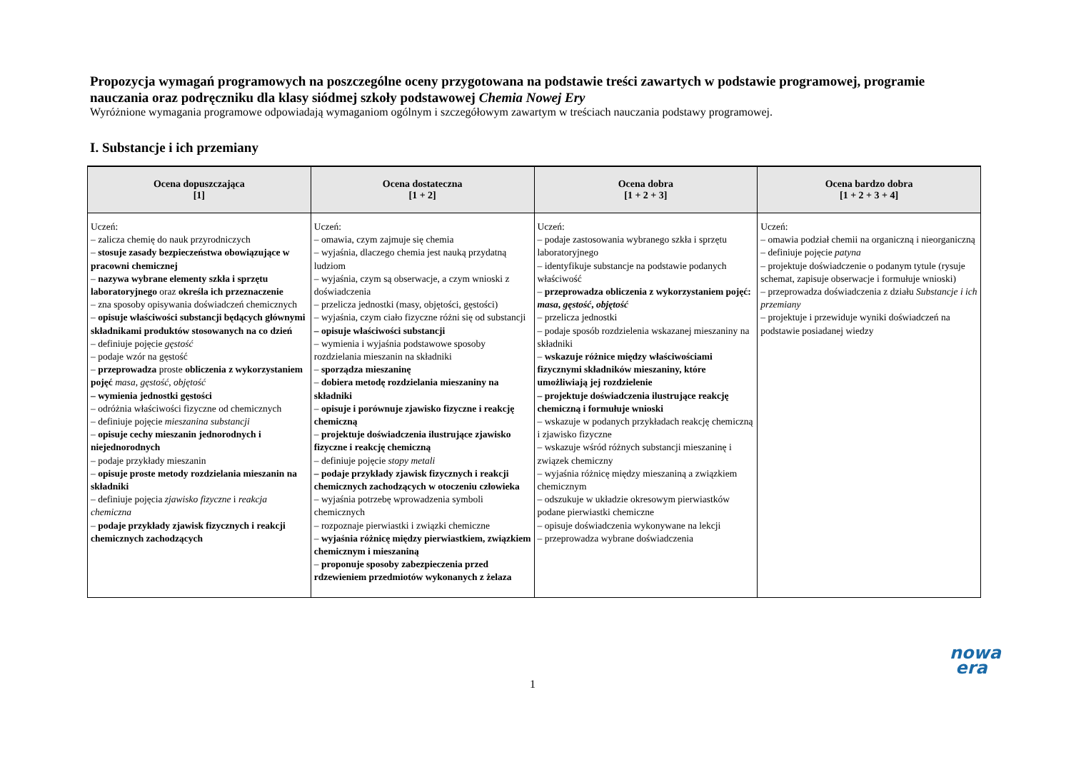Propozycja wymagań programowych na poszczególne oceny przygotowana na podstawie treści zawartych w podstawie programowej, programie nauczania oraz podręczniku dla klasy siódmej szkoły podstawowej Chemia Nowej Ery
Wyróżnione wymagania programowe odpowiadają wymaganiom ogólnym i szczegółowym zawartym w treściach nauczania podstawy programowej.
I. Substancje i ich przemiany
| Ocena dopuszczająca [1] | Ocena dostateczna [1 + 2] | Ocena dobra [1 + 2 + 3] | Ocena bardzo dobra [1 + 2 + 3 + 4] |
| --- | --- | --- | --- |
| Uczeń: – zalicza chemię do nauk przyrodniczych – stosuje zasady bezpieczeństwa obowiązujące w pracowni chemicznej – nazywa wybrane elementy szkła i sprzętu laboratoryjnego oraz określa ich przeznaczenie – zna sposoby opisywania doświadczeń chemicznych – opisuje właściwości substancji będących głównymi składnikami produktów stosowanych na co dzień – definiuje pojęcie gęstość – podaje wzór na gęstość – przeprowadza proste obliczenia z wykorzystaniem pojęć masa , gęstość , objętość – wymienia jednostki gęstości – odróżnia właściwości fizyczne od chemicznych – definiuje pojęcie mieszanina substancji – opisuje cechy mieszanin jednorodnych i niejednorodnych – podaje przykłady mieszanin – opisuje proste metody rozdzielania mieszanin na składniki – definiuje pojęcia zjawisko fizyczne i reakcja chemiczna – podaje przykłady zjawisk fizycznych i reakcji chemicznych zachodzących | Uczeń: – omawia, czym zajmuje się chemia – wyjaśnia, dlaczego chemia jest nauką przydatną ludziom – wyjaśnia, czym są obserwacje, a czym wnioski z doświadczenia – przelicza jednostki (masy, objętości, gęstości) – wyjaśnia, czym ciało fizyczne różni się od substancji – opisuje właściwości substancji – wymienia i wyjaśnia podstawowe sposoby rozdzielania mieszanin na składniki – sporządza mieszaninę – dobiera metodę rozdzielania mieszaniny na składniki – opisuje i porównuje zjawisko fizyczne i reakcję chemiczną – projektuje doświadczenia ilustrujące zjawisko fizyczne i reakcję chemiczną – definiuje pojęcie stopy metali – podaje przykłady zjawisk fizycznych i reakcji chemicznych zachodzących w otoczeniu człowieka – wyjaśnia potrzebę wprowadzenia symboli chemicznych – rozpoznaje pierwiastki i związki chemiczne – wyjaśnia różnicę między pierwiastkiem, związkiem chemicznym i mieszaniną – proponuje sposoby zabezpieczenia przed rdzewieniem przedmiotów wykonanych z żelaza | Uczeń: – podaje zastosowania wybranego szkła i sprzętu laboratoryjnego – identyfikuje substancje na podstawie podanych właściwość – przeprowadza obliczenia z wykorzystaniem pojęć: masa , gęstość , objętość – przelicza jednostki – podaje sposób rozdzielenia wskazanej mieszaniny na składniki – wskazuje różnice między właściwościami fizycznymi składników mieszaniny, które umożliwiają jej rozdzielenie – projektuje doświadczenia ilustrujące reakcję chemiczną i formułuje wnioski – wskazuje w podanych przykładach reakcję chemiczną i zjawisko fizyczne – wskazuje wśród różnych substancji mieszaninę i związek chemiczny – wyjaśnia różnicę między mieszaniną a związkiem chemicznym – odszukuje w układzie okresowym pierwiastków podane pierwiastki chemiczne – opisuje doświadczenia wykonywane na lekcji – przeprowadza wybrane doświadczenia | Uczeń: – omawia podział chemii na organiczną i nieorganiczną – definiuje pojęcie patyna – projektuje doświadczenie o podanym tytule (rysuje schemat, zapisuje obserwacje i formułuje wnioski) – przeprowadza doświadczenia z działu Substancje i ich przemiany – projektuje i przewiduje wyniki doświadczeń na podstawie posiadanej wiedzy |
nowa
era
1